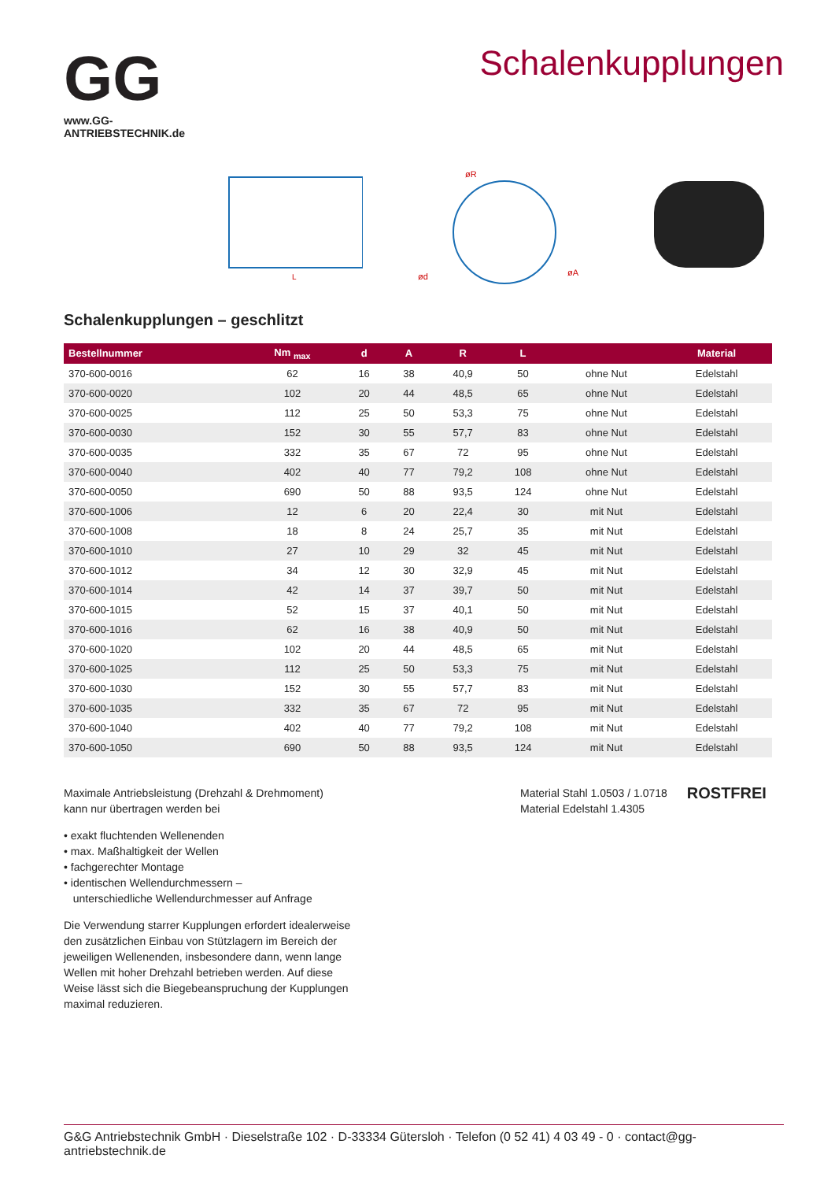GG
www.GG-ANTRIEBSTECHNIK.de
Schalenkupplungen
L
ød
øA
øR
Schalenkupplungen – geschlitzt
| Bestellnummer | Nm <sub>max</sub> | d | A | R | L | | Material |
| --- | --- | --- | --- | --- | --- | --- | --- |
| 370-600-0016 | 62 | 16 | 38 | 40,9 | 50 | ohne Nut | Edelstahl |
| 370-600-0020 | 102 | 20 | 44 | 48,5 | 65 | ohne Nut | Edelstahl |
| 370-600-0025 | 112 | 25 | 50 | 53,3 | 75 | ohne Nut | Edelstahl |
| 370-600-0030 | 152 | 30 | 55 | 57,7 | 83 | ohne Nut | Edelstahl |
| 370-600-0035 | 332 | 35 | 67 | 72 | 95 | ohne Nut | Edelstahl |
| 370-600-0040 | 402 | 40 | 77 | 79,2 | 108 | ohne Nut | Edelstahl |
| 370-600-0050 | 690 | 50 | 88 | 93,5 | 124 | ohne Nut | Edelstahl |
| 370-600-1006 | 12 | 6 | 20 | 22,4 | 30 | mit Nut | Edelstahl |
| 370-600-1008 | 18 | 8 | 24 | 25,7 | 35 | mit Nut | Edelstahl |
| 370-600-1010 | 27 | 10 | 29 | 32 | 45 | mit Nut | Edelstahl |
| 370-600-1012 | 34 | 12 | 30 | 32,9 | 45 | mit Nut | Edelstahl |
| 370-600-1014 | 42 | 14 | 37 | 39,7 | 50 | mit Nut | Edelstahl |
| 370-600-1015 | 52 | 15 | 37 | 40,1 | 50 | mit Nut | Edelstahl |
| 370-600-1016 | 62 | 16 | 38 | 40,9 | 50 | mit Nut | Edelstahl |
| 370-600-1020 | 102 | 20 | 44 | 48,5 | 65 | mit Nut | Edelstahl |
| 370-600-1025 | 112 | 25 | 50 | 53,3 | 75 | mit Nut | Edelstahl |
| 370-600-1030 | 152 | 30 | 55 | 57,7 | 83 | mit Nut | Edelstahl |
| 370-600-1035 | 332 | 35 | 67 | 72 | 95 | mit Nut | Edelstahl |
| 370-600-1040 | 402 | 40 | 77 | 79,2 | 108 | mit Nut | Edelstahl |
| 370-600-1050 | 690 | 50 | 88 | 93,5 | 124 | mit Nut | Edelstahl |
Maximale Antriebsleistung (Drehzahl & Drehmoment)
kann nur übertragen werden bei
• exakt fluchtenden Wellenenden
• max. Maßhaltigkeit der Wellen
• fachgerechter Montage
• identischen Wellendurchmessern –
unterschiedliche Wellendurchmesser auf Anfrage
Die Verwendung starrer Kupplungen erfordert idealerweise
den zusätzlichen Einbau von Stützlagern im Bereich der
jeweiligen Wellenenden, insbesondere dann, wenn lange
Wellen mit hoher Drehzahl betrieben werden. Auf diese
Weise lässt sich die Biegebeanspruchung der Kupplungen
maximal reduzieren.
Material Stahl 1.0503 / 1.0718
Material Edelstahl 1.4305
ROSTFREI
G&G Antriebstechnik GmbH · Dieselstraße 102 · D-33334 Gütersloh · Telefon (0 52 41) 4 03 49 - 0 · contact@gg-antriebstechnik.de